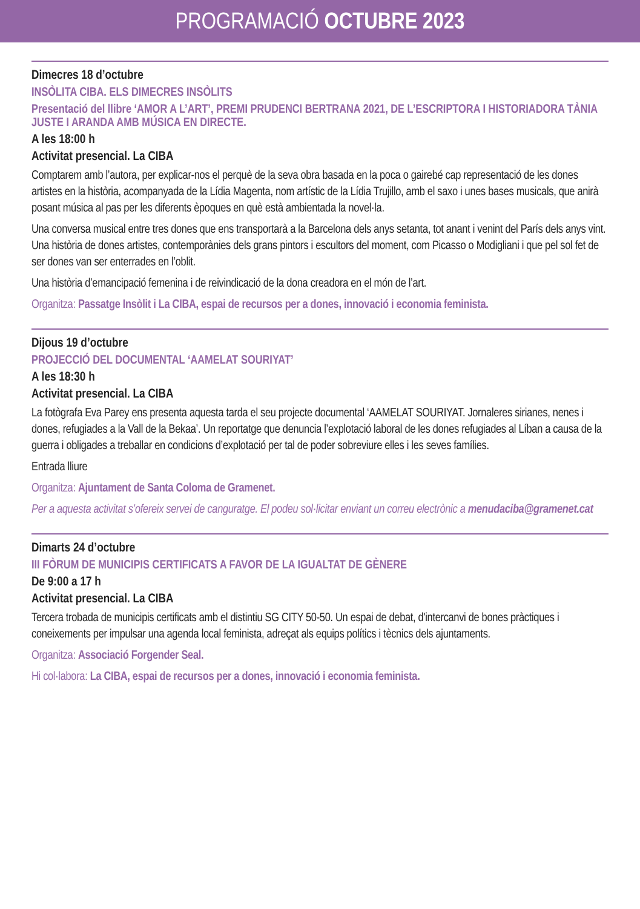PROGRAMACIÓ OCTUBRE 2023
Dimecres 18 d’octubre
INSÒLITA CIBA. ELS DIMECRES INSÒLITS
Presentació del llibre ‘AMOR A L’ART’, PREMI PRUDENCI BERTRANA 2021, DE L’ESCRIPTORA I HISTORIADORA TÀNIA JUSTE I ARANDA AMB MÚSICA EN DIRECTE.
A les 18:00 h
Activitat presencial. La CIBA
Comptarem amb l’autora, per explicar-nos el perquè de la seva obra basada en la poca o gairebé cap representació de les dones artistes en la història, acompanyada de la Lídia Magenta, nom artístic de la Lídia Trujillo, amb el saxo i unes bases musicals, que anirà posant música al pas per les diferents èpoques en què està ambientada la novel·la.
Una conversa musical entre tres dones que ens transportarà a la Barcelona dels anys setanta, tot anant i venint del París dels anys vint. Una història de dones artistes, contemporànies dels grans pintors i escultors del moment, com Picasso o Modigliani i que pel sol fet de ser dones van ser enterrades en l’oblit.
Una història d’emancipació femenina i de reivindicació de la dona creadora en el món de l’art.
Organitza: Passatge Insòlit i La CIBA, espai de recursos per a dones, innovació i economia feminista.
Dijous 19 d’octubre
PROJECCIÓ DEL DOCUMENTAL ‘AAMELAT SOURIYAT’
A les 18:30 h
Activitat presencial. La CIBA
La fotògrafa Eva Parey ens presenta aquesta tarda el seu projecte documental ‘AAMELAT SOURIYAT. Jornaleres sirianes, nenes i dones, refugiades a la Vall de la Bekaa’. Un reportatge que denuncia l’explotació laboral de les dones refugiades al Líban a causa de la guerra i obligades a treballar en condicions d’explotació per tal de poder sobreviure elles i les seves famílies.
Entrada lliure
Organitza: Ajuntament de Santa Coloma de Gramenet.
Per a aquesta activitat s’ofereix servei de canguratge. El podeu sol·licitar enviant un correu electrònic a menudaciba@gramenet.cat
Dimarts 24 d’octubre
III FÒRUM DE MUNICIPIS CERTIFICATS A FAVOR DE LA IGUALTAT DE GÈNERE
De 9:00 a 17 h
Activitat presencial. La CIBA
Tercera trobada de municipis certificats amb el distintiu SG CITY 50-50. Un espai de debat, d'intercanvi de bones pràctiques i coneixements per impulsar una agenda local feminista, adreçat als equips polítics i tècnics dels ajuntaments.
Organitza: Associació Forgender Seal.
Hi col·labora: La CIBA, espai de recursos per a dones, innovació i economia feminista.